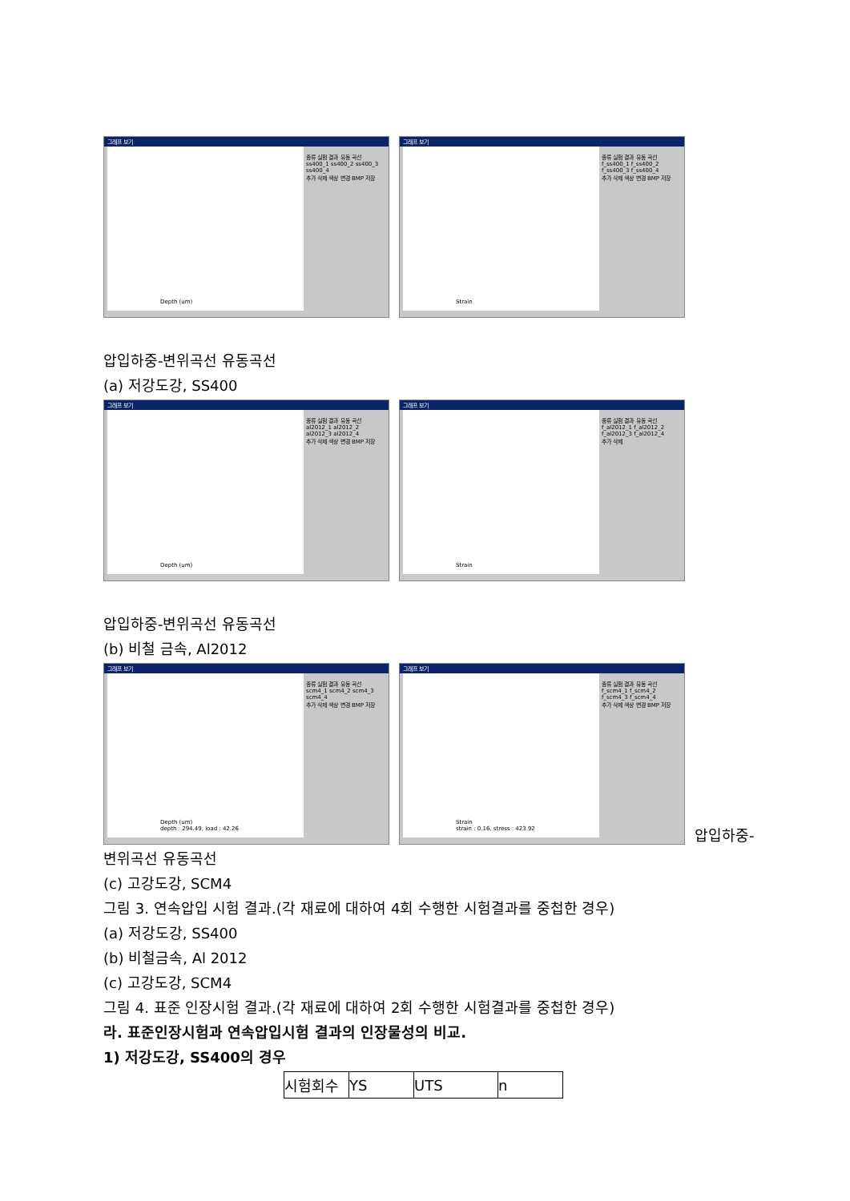그래프 보기
종류 실험 결과 유동 곡선
ss400_1 ss400_2 ss400_3 ss400_4
추가 삭제 색상 변경 BMP 저장
Depth (um)
그래프 보기
종류 실험 결과 유동 곡선
f_ss400_1 f_ss400_2 f_ss400_3 f_ss400_4
추가 삭제 색상 변경 BMP 저장
Strain
압입하중-변위곡선 유동곡선
(a) 저강도강, SS400
그래프 보기
종류 실험 결과 유동 곡선
al2012_1 al2012_2 al2012_3 al2012_4
추가 삭제 색상 변경 BMP 저장
Depth (um)
그래프 보기
종류 실험 결과 유동 곡선
f_al2012_1 f_al2012_2 f_al2012_3 f_al2012_4
추가 삭제
Strain
압입하중-변위곡선 유동곡선
(b) 비철 금속, Al2012
그래프 보기
종류 실험 결과 유동 곡선
scm4_1 scm4_2 scm4_3 scm4_4
추가 삭제 색상 변경 BMP 저장
Depth (um)
depth : 294.49, load : 42.26
그래프 보기
종류 실험 결과 유동 곡선
f_scm4_1 f_scm4_2 f_scm4_3 f_scm4_4
추가 삭제 색상 변경 BMP 저장
Strain
strain : 0.16, stress : 423.92
압입하중-
변위곡선 유동곡선
(c) 고강도강, SCM4
그림 3. 연속압입 시험 결과.(각 재료에 대하여 4회 수행한 시험결과를 중첩한 경우)
(a) 저강도강, SS400
(b) 비철금속, Al 2012
(c) 고강도강, SCM4
그림 4. 표준 인장시험 결과.(각 재료에 대하여 2회 수행한 시험결과를 중첩한 경우)
라. 표준인장시험과 연속압입시험 결과의 인장물성의 비교.
1) 저강도강, SS400의 경우
| 시험회수 | YS | UTS | n |